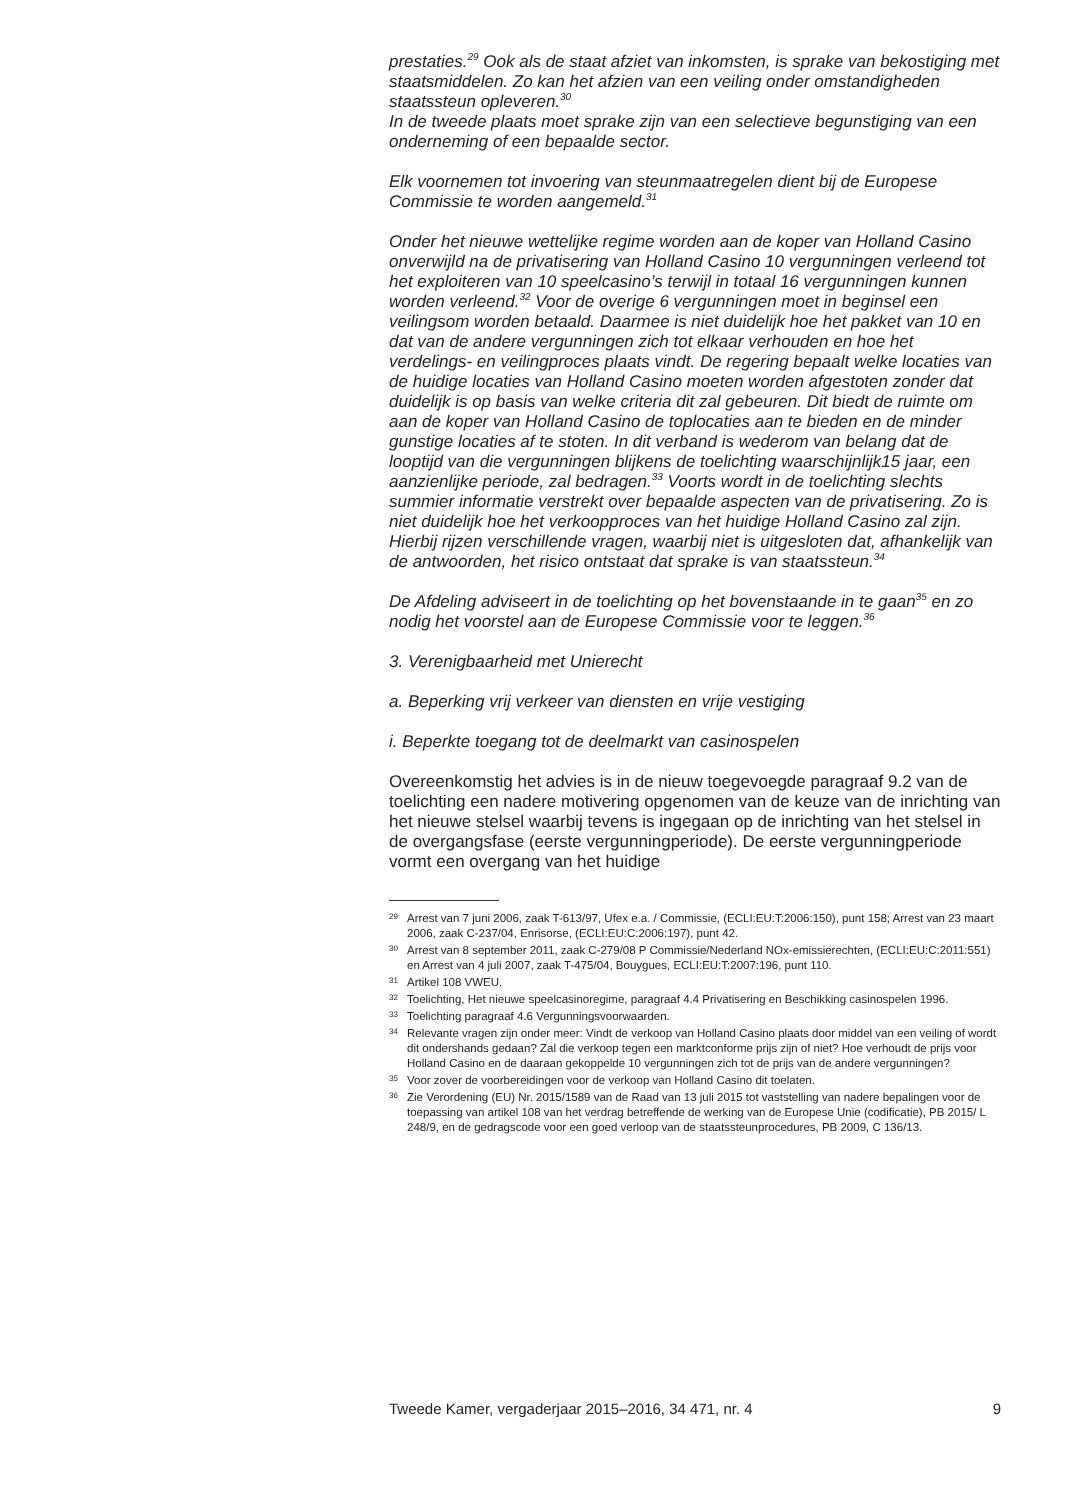prestaties.<sup>29</sup> Ook als de staat afziet van inkomsten, is sprake van bekostiging met staatsmiddelen. Zo kan het afzien van een veiling onder omstandigheden staatssteun opleveren.<sup>30</sup>
In de tweede plaats moet sprake zijn van een selectieve begunstiging van een onderneming of een bepaalde sector.
Elk voornemen tot invoering van steunmaatregelen dient bij de Europese Commissie te worden aangemeld.<sup>31</sup>
Onder het nieuwe wettelijke regime worden aan de koper van Holland Casino onverwijld na de privatisering van Holland Casino 10 vergunningen verleend tot het exploiteren van 10 speelcasino’s terwijl in totaal 16 vergunningen kunnen worden verleend.<sup>32</sup> Voor de overige 6 vergunningen moet in beginsel een veilingsom worden betaald. Daarmee is niet duidelijk hoe het pakket van 10 en dat van de andere vergunningen zich tot elkaar verhouden en hoe het verdelings- en veilingproces plaats vindt. De regering bepaalt welke locaties van de huidige locaties van Holland Casino moeten worden afgestoten zonder dat duidelijk is op basis van welke criteria dit zal gebeuren. Dit biedt de ruimte om aan de koper van Holland Casino de toplocaties aan te bieden en de minder gunstige locaties af te stoten. In dit verband is wederom van belang dat de looptijd van die vergunningen blijkens de toelichting waarschijnlijk15 jaar, een aanzienlijke periode, zal bedragen.<sup>33</sup> Voorts wordt in de toelichting slechts summier informatie verstrekt over bepaalde aspecten van de privatisering. Zo is niet duidelijk hoe het verkoopproces van het huidige Holland Casino zal zijn. Hierbij rijzen verschillende vragen, waarbij niet is uitgesloten dat, afhankelijk van de antwoorden, het risico ontstaat dat sprake is van staatssteun.<sup>34</sup>
De Afdeling adviseert in de toelichting op het bovenstaande in te gaan<sup>35</sup> en zo nodig het voorstel aan de Europese Commissie voor te leggen.<sup>36</sup>
3. Verenigbaarheid met Unierecht
a. Beperking vrij verkeer van diensten en vrije vestiging
i. Beperkte toegang tot de deelmarkt van casinospelen
Overeenkomstig het advies is in de nieuw toegevoegde paragraaf 9.2 van de toelichting een nadere motivering opgenomen van de keuze van de inrichting van het nieuwe stelsel waarbij tevens is ingegaan op de inrichting van het stelsel in de overgangsfase (eerste vergunningperiode). De eerste vergunningperiode vormt een overgang van het huidige
29 Arrest van 7 juni 2006, zaak T-613/97, Ufex e.a. / Commissie, (ECLI:EU:T:2006:150), punt 158; Arrest van 23 maart 2006, zaak C-237/04, Enrisorse, (ECLI:EU:C:2006:197), punt 42.
30 Arrest van 8 september 2011, zaak C-279/08 P Commissie/Nederland NOx-emissierechten, (ECLI:EU:C:2011:551) en Arrest van 4 juli 2007, zaak T-475/04, Bouygues, ECLI:EU:T:2007:196, punt 110.
31 Artikel 108 VWEU.
32 Toelichting, Het nieuwe speelcasinoregime, paragraaf 4.4 Privatisering en Beschikking casinospelen 1996.
33 Toelichting paragraaf 4.6 Vergunningsvoorwaarden.
34 Relevante vragen zijn onder meer: Vindt de verkoop van Holland Casino plaats door middel van een veiling of wordt dit ondershands gedaan? Zal die verkoop tegen een marktconforme prijs zijn of niet? Hoe verhoudt de prijs voor Holland Casino en de daaraan gekoppelde 10 vergunningen zich tot de prijs van de andere vergunningen?
35 Voor zover de voorbereidingen voor de verkoop van Holland Casino dit toelaten.
36 Zie Verordening (EU) Nr. 2015/1589 van de Raad van 13 juli 2015 tot vaststelling van nadere bepalingen voor de toepassing van artikel 108 van het verdrag betreffende de werking van de Europese Unie (codificatie), PB 2015/ L 248/9, en de gedragscode voor een goed verloop van de staatssteunprocedures, PB 2009, C 136/13.
Tweede Kamer, vergaderjaar 2015–2016, 34 471, nr. 4 9